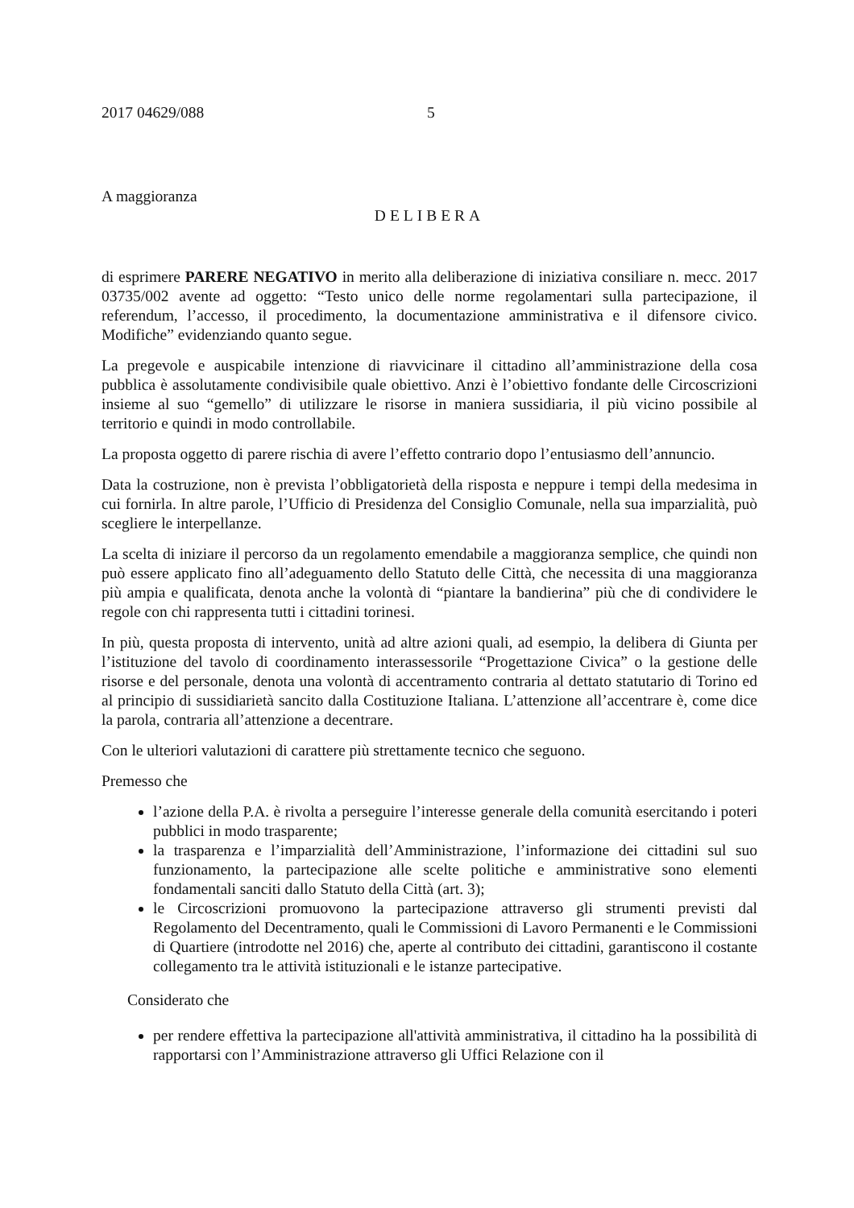2017 04629/088 5
A maggioranza
DELIBERA
di esprimere PARERE NEGATIVO in merito alla deliberazione di iniziativa consiliare n. mecc. 2017 03735/002 avente ad oggetto: “Testo unico delle norme regolamentari sulla partecipazione, il referendum, l’accesso, il procedimento, la documentazione amministrativa e il difensore civico. Modifiche” evidenziando quanto segue.
La pregevole e auspicabile intenzione di riavvicinare il cittadino all’amministrazione della cosa pubblica è assolutamente condivisibile quale obiettivo. Anzi è l’obiettivo fondante delle Circoscrizioni insieme al suo “gemello” di utilizzare le risorse in maniera sussidiaria, il più vicino possibile al territorio e quindi in modo controllabile.
La proposta oggetto di parere rischia di avere l’effetto contrario dopo l’entusiasmo dell’annuncio.
Data la costruzione, non è prevista l’obbligatorietà della risposta e neppure i tempi della medesima in cui fornirla. In altre parole, l’Ufficio di Presidenza del Consiglio Comunale, nella sua imparzialità, può scegliere le interpellanze.
La scelta di iniziare il percorso da un regolamento emendabile a maggioranza semplice, che quindi non può essere applicato fino all’adeguamento dello Statuto delle Città, che necessita di una maggioranza più ampia e qualificata, denota anche la volontà di “piantare la bandierina” più che di condividere le regole con chi rappresenta tutti i cittadini torinesi.
In più, questa proposta di intervento, unità ad altre azioni quali, ad esempio, la delibera di Giunta per l’istituzione del tavolo di coordinamento interassessorile “Progettazione Civica” o la gestione delle risorse e del personale, denota una volontà di accentramento contraria al dettato statutario di Torino ed al principio di sussidiarietà sancito dalla Costituzione Italiana. L’attenzione all’accentrare è, come dice la parola, contraria all’attenzione a decentrare.
Con le ulteriori valutazioni di carattere più strettamente tecnico che seguono.
Premesso che
l’azione della P.A. è rivolta a perseguire l’interesse generale della comunità esercitando i poteri pubblici in modo trasparente;
la trasparenza e l’imparzialità dell’Amministrazione, l’informazione dei cittadini sul suo funzionamento, la partecipazione alle scelte politiche e amministrative sono elementi fondamentali sanciti dallo Statuto della Città (art. 3);
le Circoscrizioni promuovono la partecipazione attraverso gli strumenti previsti dal Regolamento del Decentramento, quali le Commissioni di Lavoro Permanenti e le Commissioni di Quartiere (introdotte nel 2016) che, aperte al contributo dei cittadini, garantiscono il costante collegamento tra le attività istituzionali e le istanze partecipative.
Considerato che
per rendere effettiva la partecipazione all'attività amministrativa, il cittadino ha la possibilità di rapportarsi con l’Amministrazione attraverso gli Uffici Relazione con il